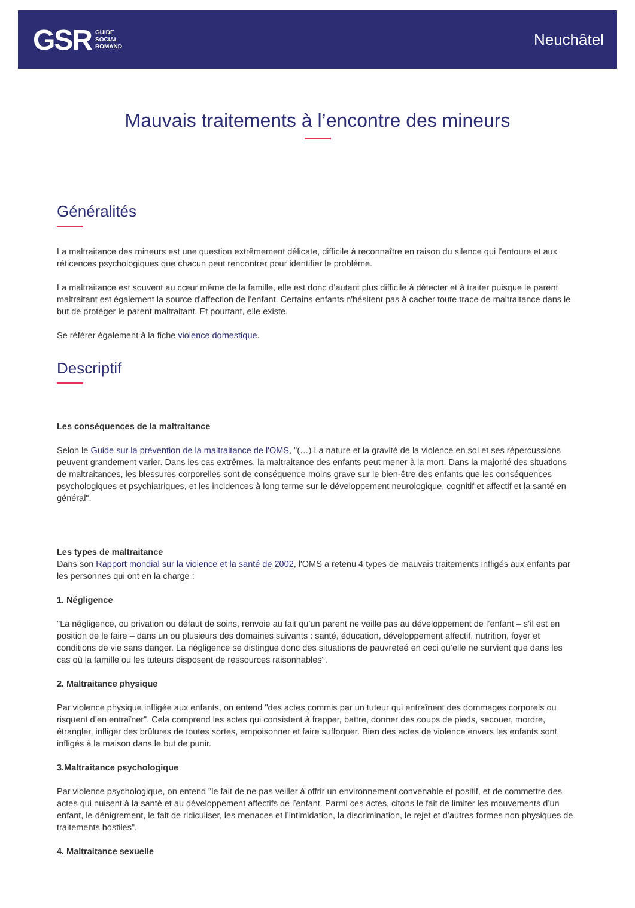GSR GUIDE
SOCIAL
ROMAND
Neuchâtel
Mauvais traitements à l’encontre des mineurs
Généralités
La maltraitance des mineurs est une question extrêmement délicate, difficile à reconnaître en raison du silence qui l'entoure et aux réticences psychologiques que chacun peut rencontrer pour identifier le problème.
La maltraitance est souvent au cœur même de la famille, elle est donc d'autant plus difficile à détecter et à traiter puisque le parent maltraitant est également la source d'affection de l'enfant. Certains enfants n'hésitent pas à cacher toute trace de maltraitance dans le but de protéger le parent maltraitant. Et pourtant, elle existe.
Se référer également à la fiche violence domestique.
Descriptif
Les conséquences de la maltraitance
Selon le Guide sur la prévention de la maltraitance de l'OMS, "(…) La nature et la gravité de la violence en soi et ses répercussions peuvent grandement varier. Dans les cas extrêmes, la maltraitance des enfants peut mener à la mort. Dans la majorité des situations de maltraitances, les blessures corporelles sont de conséquence moins grave sur le bien-être des enfants que les conséquences psychologiques et psychiatriques, et les incidences à long terme sur le développement neurologique, cognitif et affectif et la santé en général".
Les types de maltraitance
Dans son Rapport mondial sur la violence et la santé de 2002, l'OMS a retenu 4 types de mauvais traitements infligés aux enfants par les personnes qui ont en la charge :
1. Négligence
"La négligence, ou privation ou défaut de soins, renvoie au fait qu’un parent ne veille pas au développement de l’enfant – s’il est en position de le faire – dans un ou plusieurs des domaines suivants : santé, éducation, développement affectif, nutrition, foyer et conditions de vie sans danger. La négligence se distingue donc des situations de pauvreteé en ceci qu’elle ne survient que dans les cas où la famille ou les tuteurs disposent de ressources raisonnables".
2. Maltraitance physique
Par violence physique infligée aux enfants, on entend "des actes commis par un tuteur qui entraînent des dommages corporels ou risquent d’en entraîner". Cela comprend les actes qui consistent à frapper, battre, donner des coups de pieds, secouer, mordre, étrangler, infliger des brûlures de toutes sortes, empoisonner et faire suffoquer. Bien des actes de violence envers les enfants sont infligés à la maison dans le but de punir.
3.Maltraitance psychologique
Par violence psychologique, on entend "le fait de ne pas veiller à offrir un environnement convenable et positif, et de commettre des actes qui nuisent à la santé et au développement affectifs de l’enfant. Parmi ces actes, citons le fait de limiter les mouvements d’un enfant, le dénigrement, le fait de ridiculiser, les menaces et l’intimidation, la discrimination, le rejet et d’autres formes non physiques de traitements hostiles".
4. Maltraitance sexuelle